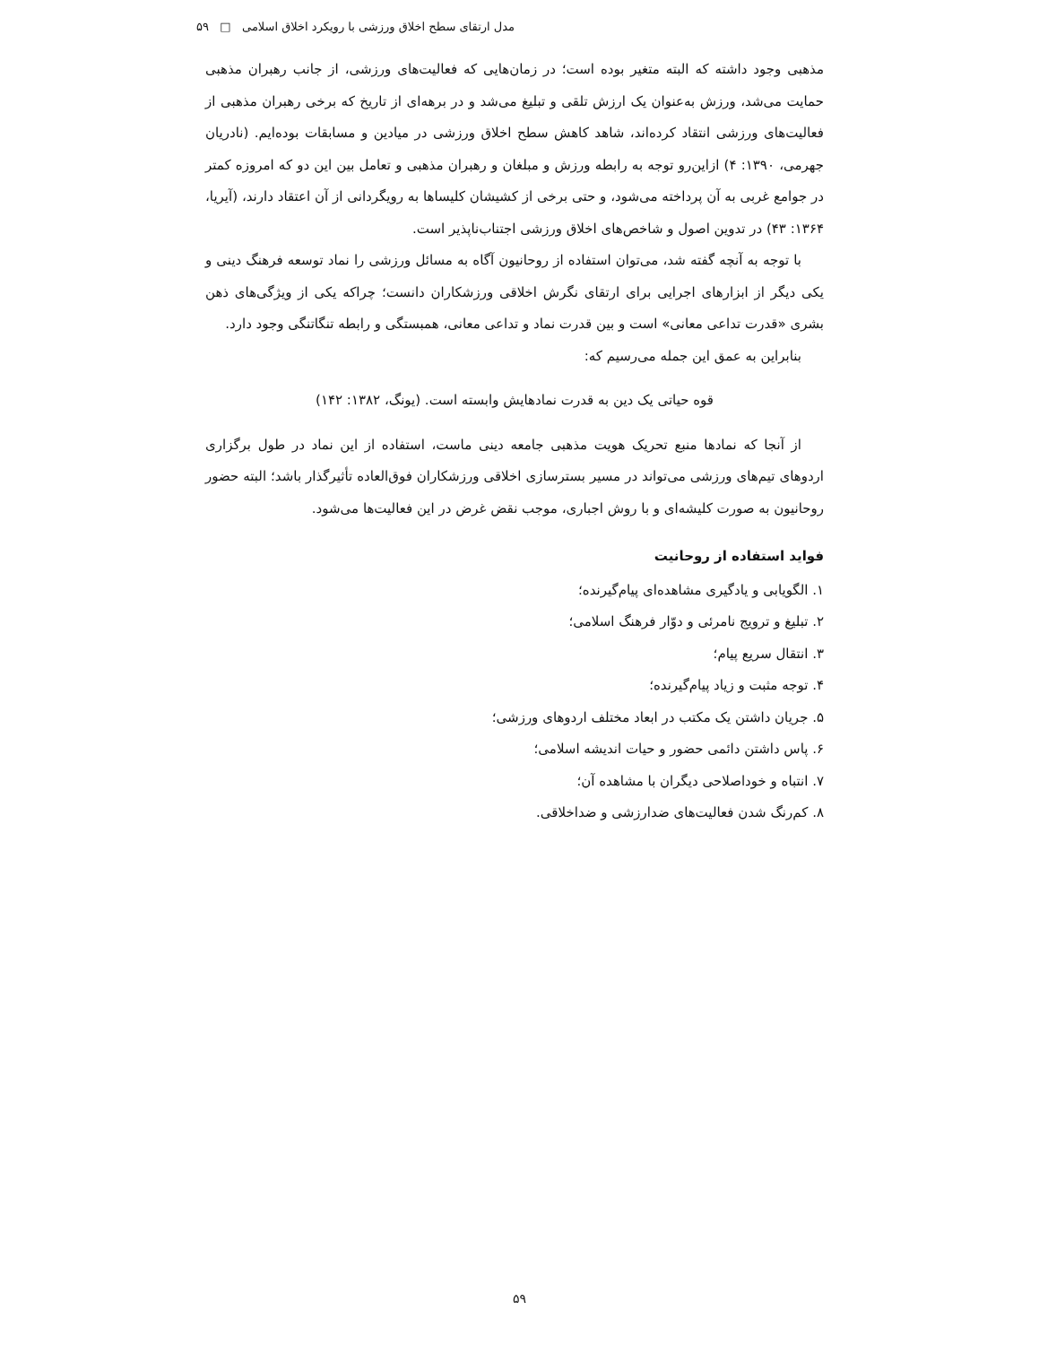مدل ارتقای سطح اخلاق ورزشی با رویکرد اخلاق اسلامی □ ۵۹
مذهبی وجود داشته که البته متغیر بوده است؛ در زمان‌هایی که فعالیت‌های ورزشی، از جانب رهبران مذهبی حمایت می‌شد، ورزش به‌عنوان یک ارزش تلقی و تبلیغ می‌شد و در برهه‌ای از تاریخ که برخی رهبران مذهبی از فعالیت‌های ورزشی انتقاد کرده‌اند، شاهد کاهش سطح اخلاق ورزشی در میادین و مسابقات بوده‌ایم. (نادریان جهرمی، ۱۳۹۰: ۴) ازاین‌رو توجه به رابطه ورزش و مبلغان و رهبران مذهبی و تعامل بین این دو که امروزه کمتر در جوامع غربی به آن پرداخته می‌شود، و حتی برخی از کشیشان کلیساها به رویگردانی از آن اعتقاد دارند، (آیریا، ۱۳۶۴: ۴۳) در تدوین اصول و شاخص‌های اخلاق ورزشی اجتناب‌ناپذیر است.
با توجه به آنچه گفته شد، می‌توان استفاده از روحانیون آگاه به مسائل ورزشی را نماد توسعه فرهنگ دینی و یکی دیگر از ابزارهای اجرایی برای ارتقای نگرش اخلاقی ورزشکاران دانست؛ چراکه یکی از ویژگی‌های ذهن بشری «قدرت تداعی معانی» است و بین قدرت نماد و تداعی معانی، همبستگی و رابطه تنگاتنگی وجود دارد.
بنابراین به عمق این جمله می‌رسیم که:
قوه حیاتی یک دین به قدرت نمادهایش وابسته است. (یونگ، ۱۳۸۲: ۱۴۲)
از آنجا که نمادها منبع تحریک هویت مذهبی جامعه دینی ماست، استفاده از این نماد در طول برگزاری اردوهای تیم‌های ورزشی می‌تواند در مسیر بسترسازی اخلاقی ورزشکاران فوق‌العاده تأثیرگذار باشد؛ البته حضور روحانیون به صورت کلیشه‌ای و با روش اجباری، موجب نقض غرض در این فعالیت‌ها می‌شود.
فواید استفاده از روحانیت
۱. الگویابی و یادگیری مشاهده‌ای پیام‌گیرنده؛
۲. تبلیغ و ترویج نامرئی و دوّار فرهنگ اسلامی؛
۳. انتقال سریع پیام؛
۴. توجه مثبت و زیاد پیام‌گیرنده؛
۵. جریان داشتن یک مکتب در ابعاد مختلف اردوهای ورزشی؛
۶. پاس داشتن دائمی حضور و حیات اندیشه اسلامی؛
۷. انتباه و خوداصلاحی دیگران با مشاهده آن؛
۸. کم‌رنگ شدن فعالیت‌های ضدارزشی و ضداخلاقی.
۵۹